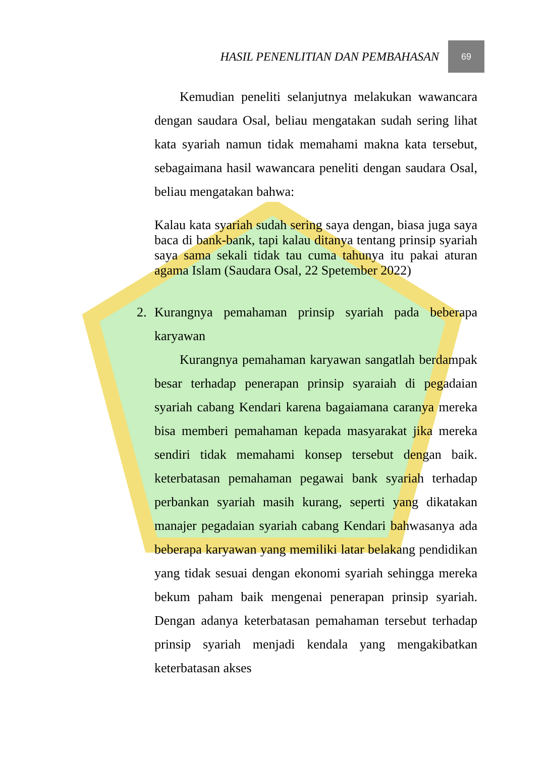HASIL PENENLITIAN DAN PEMBAHASAN
69
Kemudian peneliti selanjutnya melakukan wawancara dengan saudara Osal, beliau mengatakan sudah sering lihat kata syariah namun tidak memahami makna kata tersebut, sebagaimana hasil wawancara peneliti dengan saudara Osal, beliau mengatakan bahwa:
Kalau kata syariah sudah sering saya dengan, biasa juga saya baca di bank-bank, tapi kalau ditanya tentang prinsip syariah saya sama sekali tidak tau cuma tahunya itu pakai aturan agama Islam (Saudara Osal, 22 Spetember 2022)
2. Kurangnya pemahaman prinsip syariah pada beberapa karyawan
Kurangnya pemahaman karyawan sangatlah berdampak besar terhadap penerapan prinsip syaraiah di pegadaian syariah cabang Kendari karena bagaiamana caranya mereka bisa memberi pemahaman kepada masyarakat jika mereka sendiri tidak memahami konsep tersebut dengan baik. keterbatasan pemahaman pegawai bank syariah terhadap perbankan syariah masih kurang, seperti yang dikatakan manajer pegadaian syariah cabang Kendari bahwasanya ada beberapa karyawan yang memiliki latar belakang pendidikan yang tidak sesuai dengan ekonomi syariah sehingga mereka bekum paham baik mengenai penerapan prinsip syariah. Dengan adanya keterbatasan pemahaman tersebut terhadap prinsip syariah menjadi kendala yang mengakibatkan keterbatasan akses